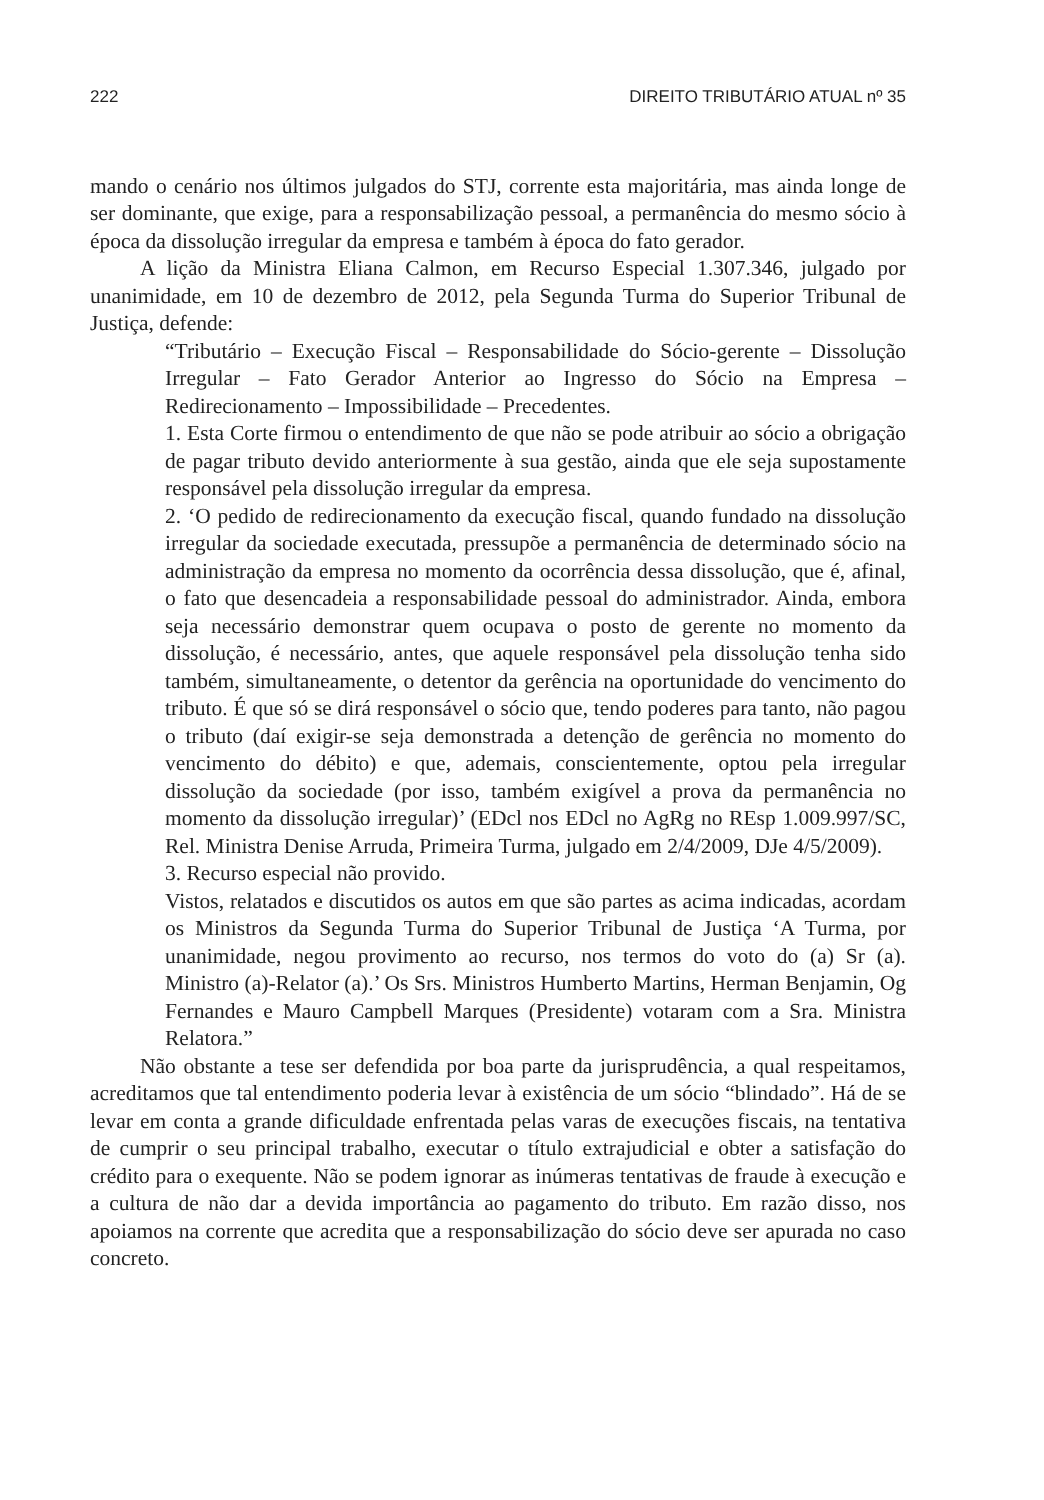222 DIREITO TRIBUTÁRIO ATUAL nº 35
mando o cenário nos últimos julgados do STJ, corrente esta majoritária, mas ainda longe de ser dominante, que exige, para a responsabilização pessoal, a permanência do mesmo sócio à época da dissolução irregular da empresa e também à época do fato gerador.
A lição da Ministra Eliana Calmon, em Recurso Especial 1.307.346, julgado por unanimidade, em 10 de dezembro de 2012, pela Segunda Turma do Superior Tribunal de Justiça, defende:
“Tributário – Execução Fiscal – Responsabilidade do Sócio-gerente – Dissolução Irregular – Fato Gerador Anterior ao Ingresso do Sócio na Empresa – Redirecionamento – Impossibilidade – Precedentes.
1. Esta Corte firmou o entendimento de que não se pode atribuir ao sócio a obrigação de pagar tributo devido anteriormente à sua gestão, ainda que ele seja supostamente responsável pela dissolução irregular da empresa.
2. ‘O pedido de redirecionamento da execução fiscal, quando fundado na dissolução irregular da sociedade executada, pressupõe a permanência de determinado sócio na administração da empresa no momento da ocorrência dessa dissolução, que é, afinal, o fato que desencadeia a responsabilidade pessoal do administrador. Ainda, embora seja necessário demonstrar quem ocupava o posto de gerente no momento da dissolução, é necessário, antes, que aquele responsável pela dissolução tenha sido também, simultaneamente, o detentor da gerência na oportunidade do vencimento do tributo. É que só se dirá responsável o sócio que, tendo poderes para tanto, não pagou o tributo (daí exigir-se seja demonstrada a detenção de gerência no momento do vencimento do débito) e que, ademais, conscientemente, optou pela irregular dissolução da sociedade (por isso, também exigível a prova da permanência no momento da dissolução irregular)’ (EDcl nos EDcl no AgRg no REsp 1.009.997/SC, Rel. Ministra Denise Arruda, Primeira Turma, julgado em 2/4/2009, DJe 4/5/2009).
3. Recurso especial não provido.
Vistos, relatados e discutidos os autos em que são partes as acima indicadas, acordam os Ministros da Segunda Turma do Superior Tribunal de Justiça ‘A Turma, por unanimidade, negou provimento ao recurso, nos termos do voto do (a) Sr (a). Ministro (a)-Relator (a).’ Os Srs. Ministros Humberto Martins, Herman Benjamin, Og Fernandes e Mauro Campbell Marques (Presidente) votaram com a Sra. Ministra Relatora.”
Não obstante a tese ser defendida por boa parte da jurisprudência, a qual respeitamos, acreditamos que tal entendimento poderia levar à existência de um sócio “blindado”. Há de se levar em conta a grande dificuldade enfrentada pelas varas de execuções fiscais, na tentativa de cumprir o seu principal trabalho, executar o título extrajudicial e obter a satisfação do crédito para o exequente. Não se podem ignorar as inúmeras tentativas de fraude à execução e a cultura de não dar a devida importância ao pagamento do tributo. Em razão disso, nos apoiamos na corrente que acredita que a responsabilização do sócio deve ser apurada no caso concreto.